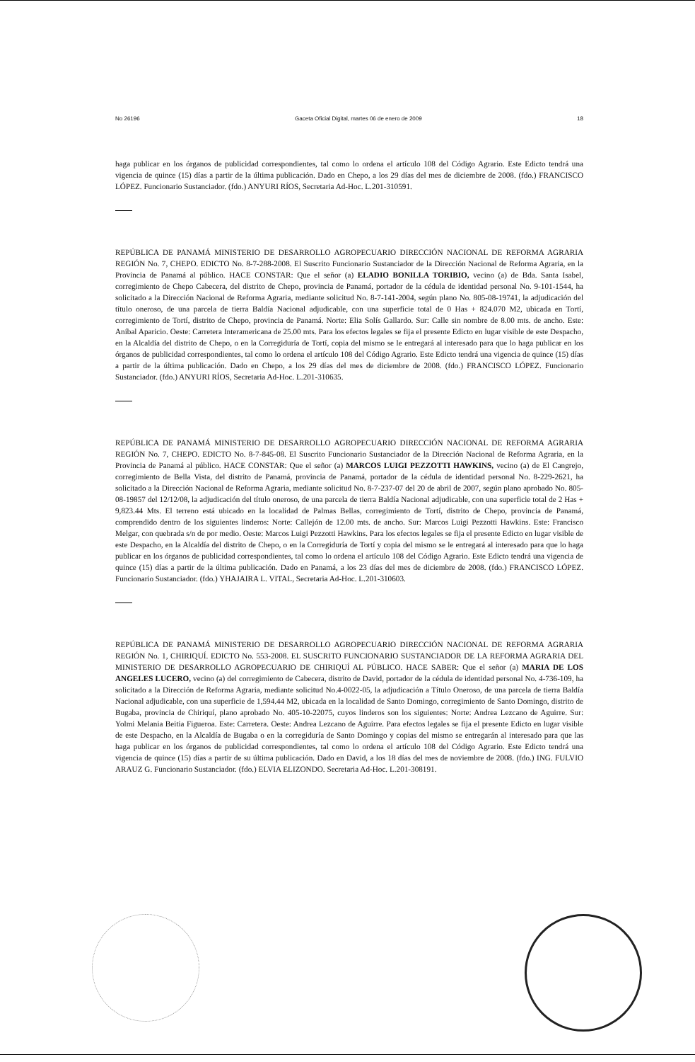No 26196 Gaceta Oficial Digital, martes 06 de enero de 2009 18
haga publicar en los órganos de publicidad correspondientes, tal como lo ordena el artículo 108 del Código Agrario. Este Edicto tendrá una vigencia de quince (15) días a partir de la última publicación. Dado en Chepo, a los 29 días del mes de diciembre de 2008. (fdo.) FRANCISCO LÓPEZ. Funcionario Sustanciador. (fdo.) ANYURI RÍOS, Secretaria Ad-Hoc. L.201-310591.
REPÚBLICA DE PANAMÁ MINISTERIO DE DESARROLLO AGROPECUARIO DIRECCIÓN NACIONAL DE REFORMA AGRARIA REGIÓN No. 7, CHEPO. EDICTO No. 8-7-288-2008. El Suscrito Funcionario Sustanciador de la Dirección Nacional de Reforma Agraria, en la Provincia de Panamá al público. HACE CONSTAR: Que el señor (a) ELADIO BONILLA TORIBIO, vecino (a) de Bda. Santa Isabel, corregimiento de Chepo Cabecera, del distrito de Chepo, provincia de Panamá, portador de la cédula de identidad personal No. 9-101-1544, ha solicitado a la Dirección Nacional de Reforma Agraria, mediante solicitud No. 8-7-141-2004, según plano No. 805-08-19741, la adjudicación del título oneroso, de una parcela de tierra Baldía Nacional adjudicable, con una superficie total de 0 Has + 824.070 M2, ubicada en Tortí, corregimiento de Tortí, distrito de Chepo, provincia de Panamá. Norte: Elia Solís Gallardo. Sur: Calle sin nombre de 8.00 mts. de ancho. Este: Aníbal Aparicio. Oeste: Carretera Interamericana de 25.00 mts. Para los efectos legales se fija el presente Edicto en lugar visible de este Despacho, en la Alcaldía del distrito de Chepo, o en la Corregiduría de Tortí, copia del mismo se le entregará al interesado para que lo haga publicar en los órganos de publicidad correspondientes, tal como lo ordena el artículo 108 del Código Agrario. Este Edicto tendrá una vigencia de quince (15) días a partir de la última publicación. Dado en Chepo, a los 29 días del mes de diciembre de 2008. (fdo.) FRANCISCO LÓPEZ. Funcionario Sustanciador. (fdo.) ANYURI RÍOS, Secretaria Ad-Hoc. L.201-310635.
REPÚBLICA DE PANAMÁ MINISTERIO DE DESARROLLO AGROPECUARIO DIRECCIÓN NACIONAL DE REFORMA AGRARIA REGIÓN No. 7, CHEPO. EDICTO No. 8-7-845-08. El Suscrito Funcionario Sustanciador de la Dirección Nacional de Reforma Agraria, en la Provincia de Panamá al público. HACE CONSTAR: Que el señor (a) MARCOS LUIGI PEZZOTTI HAWKINS, vecino (a) de El Cangrejo, corregimiento de Bella Vista, del distrito de Panamá, provincia de Panamá, portador de la cédula de identidad personal No. 8-229-2621, ha solicitado a la Dirección Nacional de Reforma Agraria, mediante solicitud No. 8-7-237-07 del 20 de abril de 2007, según plano aprobado No. 805-08-19857 del 12/12/08, la adjudicación del título oneroso, de una parcela de tierra Baldía Nacional adjudicable, con una superficie total de 2 Has + 9,823.44 Mts. El terreno está ubicado en la localidad de Palmas Bellas, corregimiento de Tortí, distrito de Chepo, provincia de Panamá, comprendido dentro de los siguientes linderos: Norte: Callejón de 12.00 mts. de ancho. Sur: Marcos Luigi Pezzotti Hawkins. Este: Francisco Melgar, con quebrada s/n de por medio. Oeste: Marcos Luigi Pezzotti Hawkins. Para los efectos legales se fija el presente Edicto en lugar visible de este Despacho, en la Alcaldía del distrito de Chepo, o en la Corregiduría de Tortí y copia del mismo se le entregará al interesado para que lo haga publicar en los órganos de publicidad correspondientes, tal como lo ordena el artículo 108 del Código Agrario. Este Edicto tendrá una vigencia de quince (15) días a partir de la última publicación. Dado en Panamá, a los 23 días del mes de diciembre de 2008. (fdo.) FRANCISCO LÓPEZ. Funcionario Sustanciador. (fdo.) YHAJAIRA L. VITAL, Secretaria Ad-Hoc. L.201-310603.
REPÚBLICA DE PANAMÁ MINISTERIO DE DESARROLLO AGROPECUARIO DIRECCIÓN NACIONAL DE REFORMA AGRARIA REGIÓN No. 1, CHIRIQUÍ. EDICTO No. 553-2008. EL SUSCRITO FUNCIONARIO SUSTANCIADOR DE LA REFORMA AGRARIA DEL MINISTERIO DE DESARROLLO AGROPECUARIO DE CHIRIQUÍ AL PÚBLICO. HACE SABER: Que el señor (a) MARIA DE LOS ANGELES LUCERO, vecino (a) del corregimiento de Cabecera, distrito de David, portador de la cédula de identidad personal No. 4-736-109, ha solicitado a la Dirección de Reforma Agraria, mediante solicitud No.4-0022-05, la adjudicación a Título Oneroso, de una parcela de tierra Baldía Nacional adjudicable, con una superficie de 1,594.44 M2, ubicada en la localidad de Santo Domingo, corregimiento de Santo Domingo, distrito de Bugaba, provincia de Chiriquí, plano aprobado No. 405-10-22075, cuyos linderos son los siguientes: Norte: Andrea Lezcano de Aguirre. Sur: Yolmi Melania Beitia Figueroa. Este: Carretera. Oeste: Andrea Lezcano de Aguirre. Para efectos legales se fija el presente Edicto en lugar visible de este Despacho, en la Alcaldía de Bugaba o en la corregiduría de Santo Domingo y copias del mismo se entregarán al interesado para que las haga publicar en los órganos de publicidad correspondientes, tal como lo ordena el artículo 108 del Código Agrario. Este Edicto tendrá una vigencia de quince (15) días a partir de su última publicación. Dado en David, a los 18 días del mes de noviembre de 2008. (fdo.) ING. FULVIO ARAUZ G. Funcionario Sustanciador. (fdo.) ELVIA ELIZONDO. Secretaria Ad-Hoc. L.201-308191.